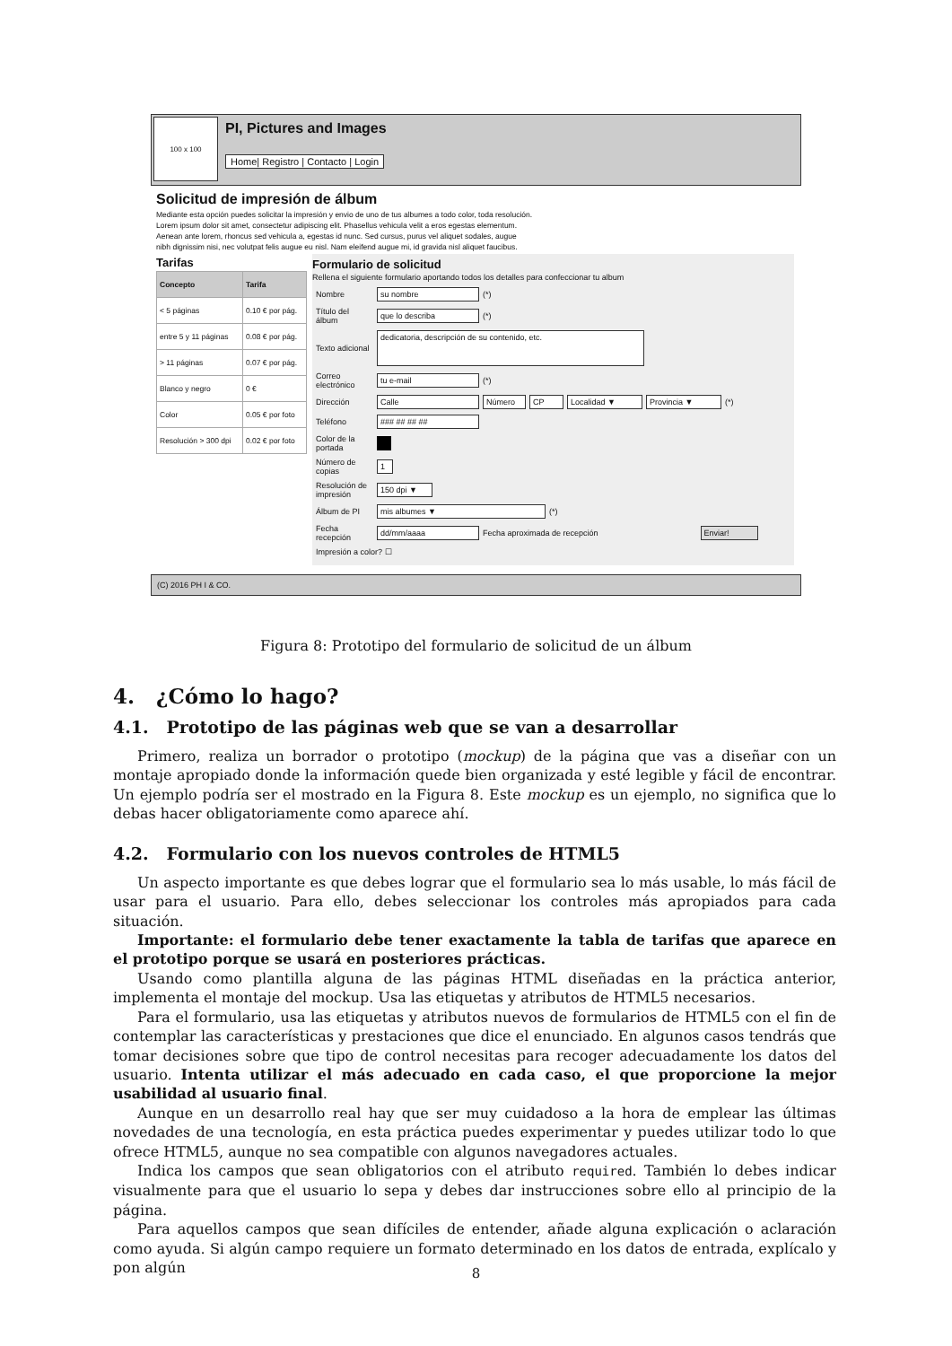100 x 100
PI, Pictures and Images
Home| Registro | Contacto | Login
Solicitud de impresión de álbum
Mediante esta opción puedes solicitar la impresión y envio de uno de tus albumes a todo color, toda resolución.
Lorem ipsum dolor sit amet, consectetur adipiscing elit. Phasellus vehicula velit a eros egestas elementum.
Aenean ante lorem, rhoncus sed vehicula a, egestas id nunc. Sed cursus, purus vel aliquet sodales, augue
nibh dignissim nisi, nec volutpat felis augue eu nisl. Nam eleifend augue mi, id gravida nisl aliquet faucibus.
Tarifas
| Concepto | Tarifa |
| --- | --- |
| < 5 páginas | 0.10 € por pág. |
| entre 5 y 11 páginas | 0.08 € por pág. |
| > 11 páginas | 0.07 € por pág. |
| Blanco y negro | 0 € |
| Color | 0.05 € por foto |
| Resolución > 300 dpi | 0.02 € por foto |
Formulario de solicitud
Rellena el siguiente formulario aportando todos los detalles para confeccionar tu album
Nombre su nombre (*)
Título del álbum que lo describa (*)
Texto adicional dedicatoria, descripción de su contenido, etc.
Correo electrónico tu e-mail (*)
Dirección Calle Número CP Localidad ▼ Provincia ▼ (*)
Teléfono ### ## ## ##
Color de la portada
Número de copias 1
Resolución de impresión 150 dpi ▼
Álbum de PI mis albumes ▼ (*)
Fecha recepción dd/mm/aaaa Fecha aproximada de recepción Enviar!
Impresión a color? ☐
(C) 2016 PH I & CO.
Figura 8: Prototipo del formulario de solicitud de un álbum
4. ¿Cómo lo hago?
4.1. Prototipo de las páginas web que se van a desarrollar
Primero, realiza un borrador o prototipo (mockup) de la página que vas a diseñar con un montaje apropiado donde la información quede bien organizada y esté legible y fácil de encontrar. Un ejemplo podría ser el mostrado en la Figura 8. Este mockup es un ejemplo, no significa que lo debas hacer obligatoriamente como aparece ahí.
4.2. Formulario con los nuevos controles de HTML5
Un aspecto importante es que debes lograr que el formulario sea lo más usable, lo más fácil de usar para el usuario. Para ello, debes seleccionar los controles más apropiados para cada situación.
Importante: el formulario debe tener exactamente la tabla de tarifas que aparece en el prototipo porque se usará en posteriores prácticas.
Usando como plantilla alguna de las páginas HTML diseñadas en la práctica anterior, implementa el montaje del mockup. Usa las etiquetas y atributos de HTML5 necesarios.
Para el formulario, usa las etiquetas y atributos nuevos de formularios de HTML5 con el fin de contemplar las características y prestaciones que dice el enunciado. En algunos casos tendrás que tomar decisiones sobre que tipo de control necesitas para recoger adecuadamente los datos del usuario. Intenta utilizar el más adecuado en cada caso, el que proporcione la mejor usabilidad al usuario final.
Aunque en un desarrollo real hay que ser muy cuidadoso a la hora de emplear las últimas novedades de una tecnología, en esta práctica puedes experimentar y puedes utilizar todo lo que ofrece HTML5, aunque no sea compatible con algunos navegadores actuales.
Indica los campos que sean obligatorios con el atributo required. También lo debes indicar visualmente para que el usuario lo sepa y debes dar instrucciones sobre ello al principio de la página.
Para aquellos campos que sean difíciles de entender, añade alguna explicación o aclaración como ayuda. Si algún campo requiere un formato determinado en los datos de entrada, explícalo y pon algún
8